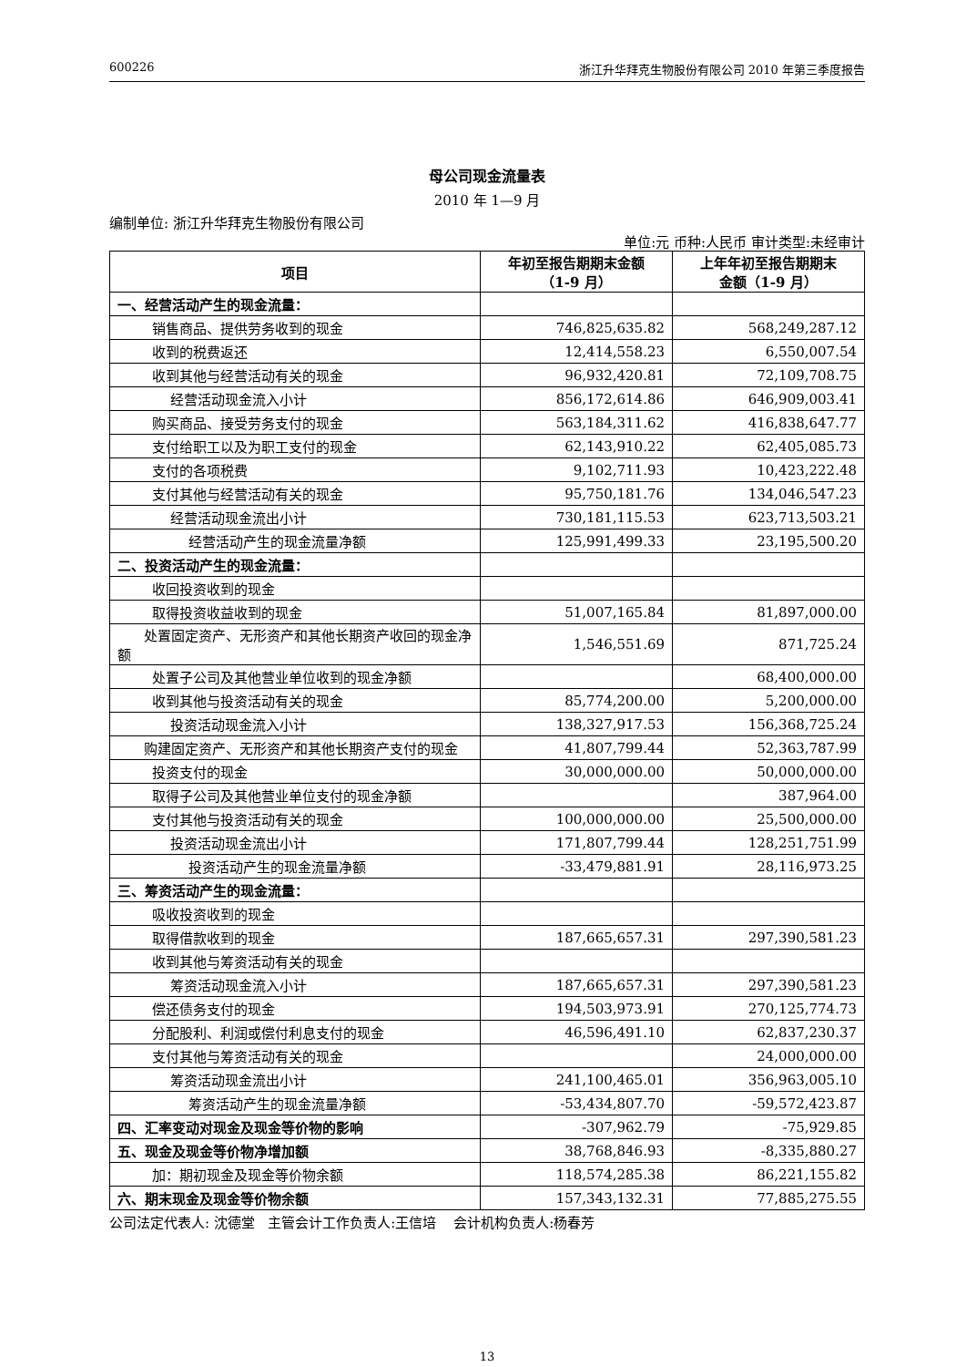600226 浙江升华拜克生物股份有限公司 2010 年第三季度报告
母公司现金流量表
2010 年 1—9 月
编制单位: 浙江升华拜克生物股份有限公司
单位:元 币种:人民币 审计类型:未经审计
| 项目 | 年初至报告期期末金额 （1-9 月） | 上年年初至报告期期末 金额（1-9 月） |
| --- | --- | --- |
| 一、经营活动产生的现金流量： | | |
| 销售商品、提供劳务收到的现金 | 746,825,635.82 | 568,249,287.12 |
| 收到的税费返还 | 12,414,558.23 | 6,550,007.54 |
| 收到其他与经营活动有关的现金 | 96,932,420.81 | 72,109,708.75 |
| 经营活动现金流入小计 | 856,172,614.86 | 646,909,003.41 |
| 购买商品、接受劳务支付的现金 | 563,184,311.62 | 416,838,647.77 |
| 支付给职工以及为职工支付的现金 | 62,143,910.22 | 62,405,085.73 |
| 支付的各项税费 | 9,102,711.93 | 10,423,222.48 |
| 支付其他与经营活动有关的现金 | 95,750,181.76 | 134,046,547.23 |
| 经营活动现金流出小计 | 730,181,115.53 | 623,713,503.21 |
| 经营活动产生的现金流量净额 | 125,991,499.33 | 23,195,500.20 |
| 二、投资活动产生的现金流量： | | |
| 收回投资收到的现金 | | |
| 取得投资收益收到的现金 | 51,007,165.84 | 81,897,000.00 |
| 处置固定资产、无形资产和其他长期资产收回的现金净额 | 1,546,551.69 | 871,725.24 |
| 处置子公司及其他营业单位收到的现金净额 | | 68,400,000.00 |
| 收到其他与投资活动有关的现金 | 85,774,200.00 | 5,200,000.00 |
| 投资活动现金流入小计 | 138,327,917.53 | 156,368,725.24 |
| 购建固定资产、无形资产和其他长期资产支付的现金 | 41,807,799.44 | 52,363,787.99 |
| 投资支付的现金 | 30,000,000.00 | 50,000,000.00 |
| 取得子公司及其他营业单位支付的现金净额 | | 387,964.00 |
| 支付其他与投资活动有关的现金 | 100,000,000.00 | 25,500,000.00 |
| 投资活动现金流出小计 | 171,807,799.44 | 128,251,751.99 |
| 投资活动产生的现金流量净额 | -33,479,881.91 | 28,116,973.25 |
| 三、筹资活动产生的现金流量： | | |
| 吸收投资收到的现金 | | |
| 取得借款收到的现金 | 187,665,657.31 | 297,390,581.23 |
| 收到其他与筹资活动有关的现金 | | |
| 筹资活动现金流入小计 | 187,665,657.31 | 297,390,581.23 |
| 偿还债务支付的现金 | 194,503,973.91 | 270,125,774.73 |
| 分配股利、利润或偿付利息支付的现金 | 46,596,491.10 | 62,837,230.37 |
| 支付其他与筹资活动有关的现金 | | 24,000,000.00 |
| 筹资活动现金流出小计 | 241,100,465.01 | 356,963,005.10 |
| 筹资活动产生的现金流量净额 | -53,434,807.70 | -59,572,423.87 |
| 四、汇率变动对现金及现金等价物的影响 | -307,962.79 | -75,929.85 |
| 五、现金及现金等价物净增加额 | 38,768,846.93 | -8,335,880.27 |
| 加：期初现金及现金等价物余额 | 118,574,285.38 | 86,221,155.82 |
| 六、期末现金及现金等价物余额 | 157,343,132.31 | 77,885,275.55 |
公司法定代表人: 沈德堂 主管会计工作负责人:王信培 会计机构负责人:杨春芳
13